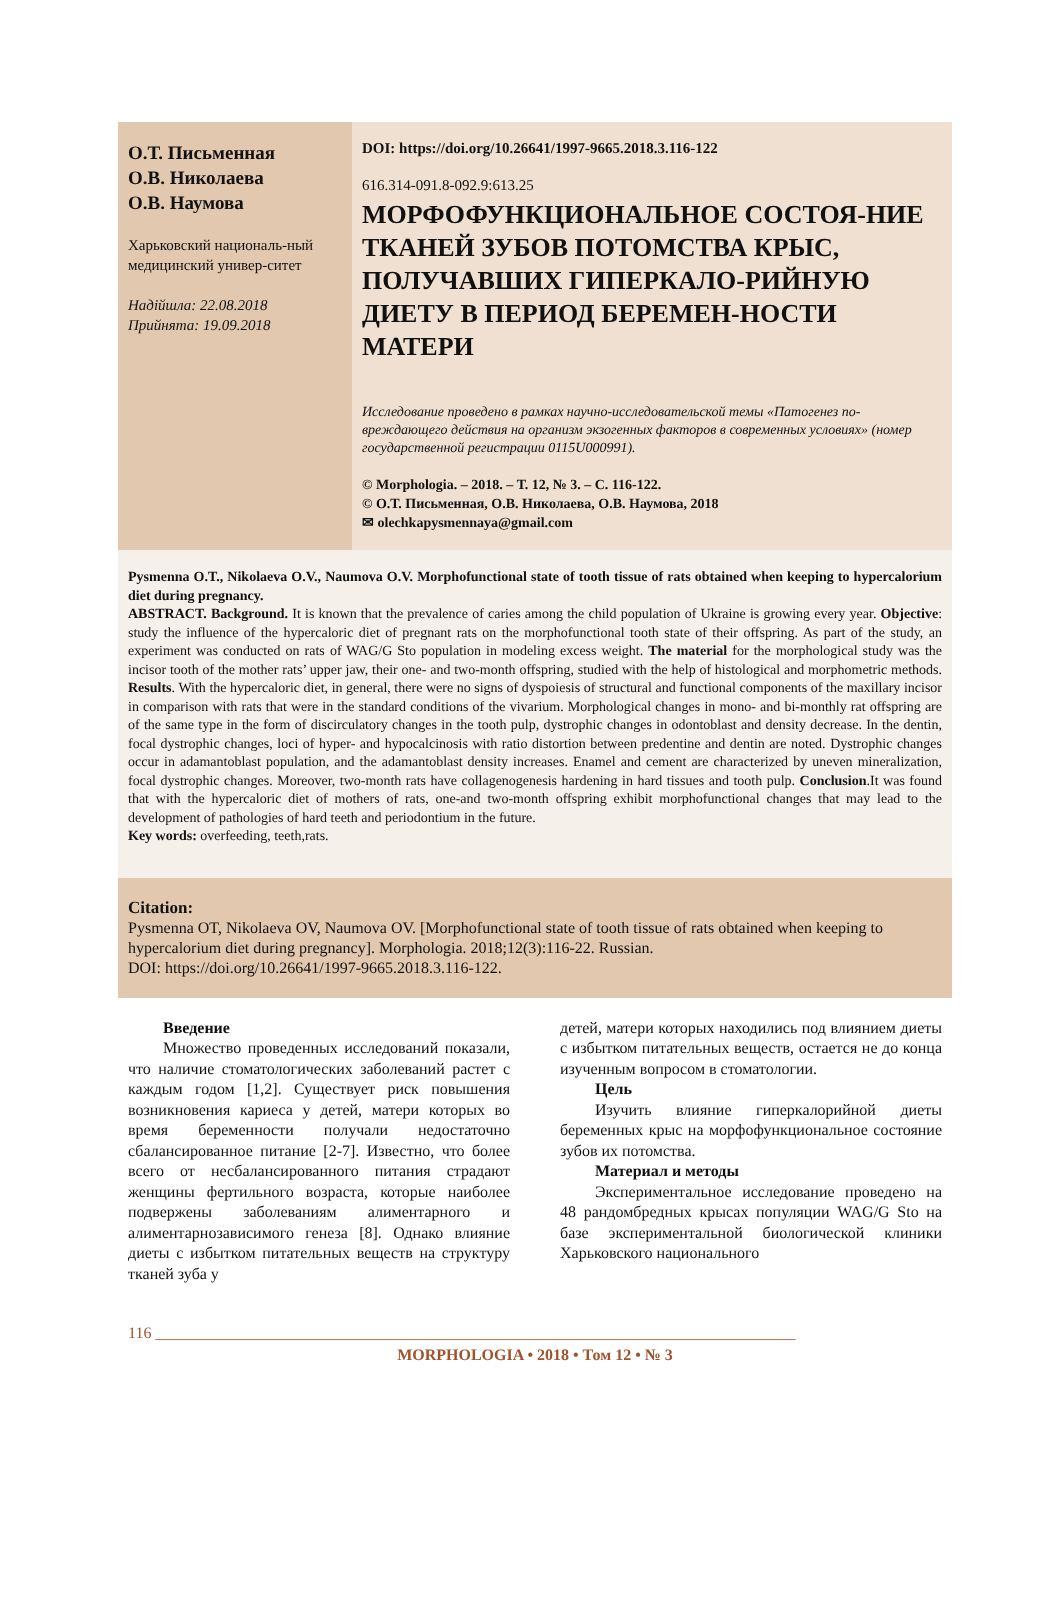О.Т. Письменная
О.В. Николаева
О.В. Наумова
Харьковский националь-ный медицинский универ-ситет
Надійшла: 22.08.2018
Прийнята: 19.09.2018
DOI: https://doi.org/10.26641/1997-9665.2018.3.116-122
616.314-091.8-092.9:613.25
МОРФОФУНКЦИОНАЛЬНОЕ СОСТОЯ-НИЕ ТКАНЕЙ ЗУБОВ ПОТОМСТВА КРЫС, ПОЛУЧАВШИХ ГИПЕРКАЛО-РИЙНУЮ ДИЕТУ В ПЕРИОД БЕРЕМЕН-НОСТИ МАТЕРИ
Исследование проведено в рамках научно-исследовательской темы «Патогенез по-вреждающего действия на организм экзогенных факторов в современных условиях» (номер государственной регистрации 0115U000991).
© Morphologia. – 2018. – Т. 12, № 3. – С. 116-122.
© О.Т. Письменная, О.В. Николаева, О.В. Наумова, 2018
✉ olechkapysmennaya@gmail.com
Pysmenna O.T., Nikolaeva O.V., Naumova O.V. Morphofunctional state of tooth tissue of rats obtained when keeping to hypercalorium diet during pregnancy.
ABSTRACT. Background. It is known that the prevalence of caries among the child population of Ukraine is growing every year. Objective: study the influence of the hypercaloric diet of pregnant rats on the morphofunctional tooth state of their offspring. As part of the study, an experiment was conducted on rats of WAG/G Sto population in modeling excess weight. The material for the morphological study was the incisor tooth of the mother rats’ upper jaw, their one- and two-month offspring, studied with the help of histological and morphometric methods. Results. With the hypercaloric diet, in general, there were no signs of dyspoiesis of structural and functional components of the maxillary incisor in comparison with rats that were in the standard conditions of the vivarium. Morphological changes in mono- and bi-monthly rat offspring are of the same type in the form of discirculatory changes in the tooth pulp, dystrophic changes in odontoblast and density decrease. In the dentin, focal dystrophic changes, loci of hyper- and hypocalcinosis with ratio distortion between predentine and dentin are noted. Dystrophic changes occur in adamantoblast population, and the adamantoblast density increases. Enamel and cement are characterized by uneven mineralization, focal dystrophic changes. Moreover, two-month rats have collagenogenesis hardening in hard tissues and tooth pulp. Conclusion.It was found that with the hypercaloric diet of mothers of rats, one-and two-month offspring exhibit morphofunctional changes that may lead to the development of pathologies of hard teeth and periodontium in the future.
Key words: overfeeding, teeth,rats.
Citation:
Pysmenna OT, Nikolaeva OV, Naumova OV. [Morphofunctional state of tooth tissue of rats obtained when keeping to hypercalorium diet during pregnancy]. Morphologia. 2018;12(3):116-22. Russian.
DOI: https://doi.org/10.26641/1997-9665.2018.3.116-122.
Введение
Множество проведенных исследований показали, что наличие стоматологических заболеваний растет с каждым годом [1,2]. Существует риск повышения возникновения кариеса у детей, матери которых во время беременности получали недостаточно сбалансированное питание [2-7]. Известно, что более всего от несбалансированного питания страдают женщины фертильного возраста, которые наиболее подвержены заболеваниям алиментарного и алиментарнозависимого генеза [8]. Однако влияние диеты с избытком питательных веществ на структуру тканей зуба у
детей, матери которых находились под влиянием диеты с избытком питательных веществ, остается не до конца изученным вопросом в стоматологии.
Цель
Изучить влияние гиперкалорийной диеты беременных крыс на морфофункциональное состояние зубов их потомства.
Материал и методы
Экспериментальное исследование проведено на 48 рандомбредных крысах популяции WAG/G Sto на базе экспериментальной биологической клиники Харьковского национального
116 ________________________________________________________________________________
MORPHOLOGIA • 2018 • Том 12 • № 3